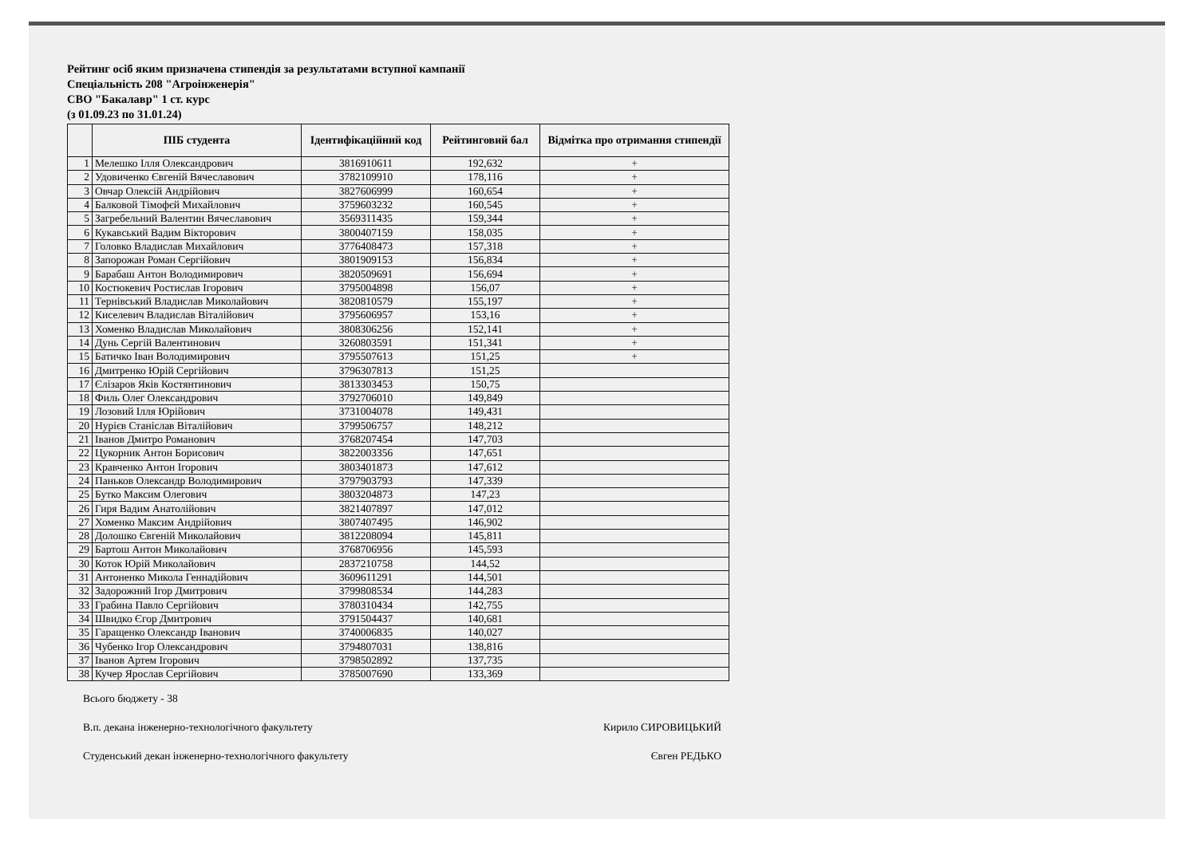Рейтинг осіб яким призначена стипендія за результатами вступної кампанії
Спеціальність 208 "Агроінженерія"
СВО "Бакалавр" 1 ст. курс
(з 01.09.23 по 31.01.24)
| | ПІБ студента | Ідентифікаційний код | Рейтинговий бал | Відмітка про отримання стипендії |
| --- | --- | --- | --- | --- |
| 1 | Мелешко Ілля Олександрович | 3816910611 | 192,632 | + |
| 2 | Удовиченко Євгеній Вячеславович | 3782109910 | 178,116 | + |
| 3 | Овчар Олексій Андрійович | 3827606999 | 160,654 | + |
| 4 | Балковой Тімофєй Михайлович | 3759603232 | 160,545 | + |
| 5 | Загребельний Валентин Вячеславович | 3569311435 | 159,344 | + |
| 6 | Кукавський Вадим Вікторович | 3800407159 | 158,035 | + |
| 7 | Головко Владислав Михайлович | 3776408473 | 157,318 | + |
| 8 | Запорожан Роман Сергійович | 3801909153 | 156,834 | + |
| 9 | Барабаш Антон Володимирович | 3820509691 | 156,694 | + |
| 10 | Костюкевич Ростислав Ігорович | 3795004898 | 156,07 | + |
| 11 | Тернівський Владислав Миколайович | 3820810579 | 155,197 | + |
| 12 | Киселевич Владислав Віталійович | 3795606957 | 153,16 | + |
| 13 | Хоменко Владислав Миколайович | 3808306256 | 152,141 | + |
| 14 | Дунь Сергій Валентинович | 3260803591 | 151,341 | + |
| 15 | Батичко Іван Володимирович | 3795507613 | 151,25 | + |
| 16 | Дмитренко Юрій Сергійович | 3796307813 | 151,25 | |
| 17 | Єлізаров Яків Костянтинович | 3813303453 | 150,75 | |
| 18 | Филь Олег Олександрович | 3792706010 | 149,849 | |
| 19 | Лозовий Ілля Юрійович | 3731004078 | 149,431 | |
| 20 | Нурієв Станіслав Віталійович | 3799506757 | 148,212 | |
| 21 | Іванов Дмитро Романович | 3768207454 | 147,703 | |
| 22 | Цукорник Антон Борисович | 3822003356 | 147,651 | |
| 23 | Кравченко Антон Ігорович | 3803401873 | 147,612 | |
| 24 | Паньков Олександр Володимирович | 3797903793 | 147,339 | |
| 25 | Бутко Максим Олегович | 3803204873 | 147,23 | |
| 26 | Гиря Вадим Анатолійович | 3821407897 | 147,012 | |
| 27 | Хоменко Максим Андрійович | 3807407495 | 146,902 | |
| 28 | Долошко Євгеній Миколайович | 3812208094 | 145,811 | |
| 29 | Бартош Антон Миколайович | 3768706956 | 145,593 | |
| 30 | Коток Юрій Миколайович | 2837210758 | 144,52 | |
| 31 | Антоненко Микола Геннадійович | 3609611291 | 144,501 | |
| 32 | Задорожний Ігор Дмитрович | 3799808534 | 144,283 | |
| 33 | Грабина Павло Сергійович | 3780310434 | 142,755 | |
| 34 | Швидко Єгор Дмитрович | 3791504437 | 140,681 | |
| 35 | Гаращенко Олександр Іванович | 3740006835 | 140,027 | |
| 36 | Чубенко Ігор Олександрович | 3794807031 | 138,816 | |
| 37 | Іванов Артем Ігорович | 3798502892 | 137,735 | |
| 38 | Кучер Ярослав Сергійович | 3785007690 | 133,369 | |
Всього бюджету - 38
В.п. декана інженерно-технологічного факультету Кирило СИРОВИЦЬКИЙ
Студенський декан інженерно-технологічного факультету Євген РЕДЬКО